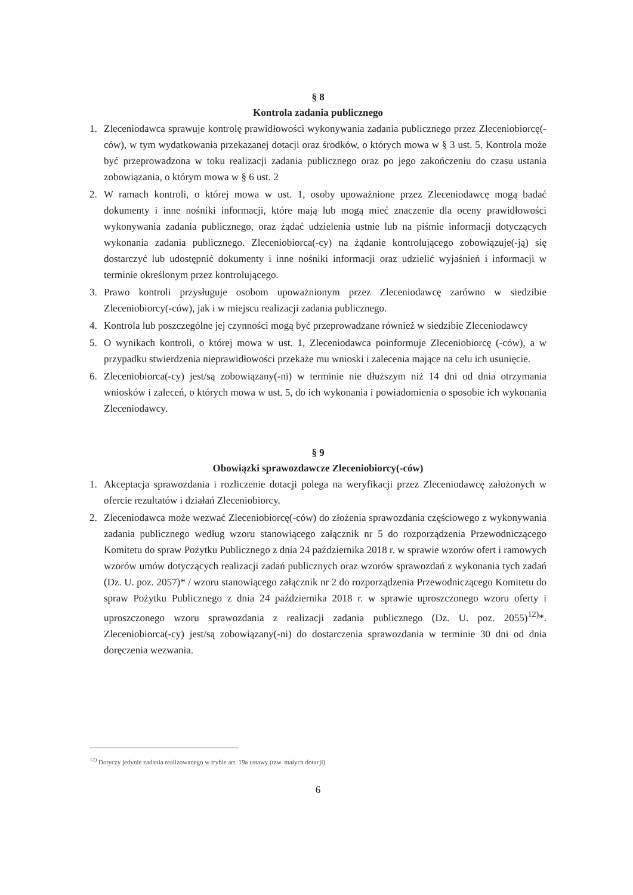§ 8
Kontrola zadania publicznego
1. Zleceniodawca sprawuje kontrolę prawidłowości wykonywania zadania publicznego przez Zleceniobiorcę(-ców), w tym wydatkowania przekazanej dotacji oraz środków, o których mowa w § 3 ust. 5. Kontrola może być przeprowadzona w toku realizacji zadania publicznego oraz po jego zakończeniu do czasu ustania zobowiązania, o którym mowa w § 6 ust. 2
2. W ramach kontroli, o której mowa w ust. 1, osoby upoważnione przez Zleceniodawcę mogą badać dokumenty i inne nośniki informacji, które mają lub mogą mieć znaczenie dla oceny prawidłowości wykonywania zadania publicznego, oraz żądać udzielenia ustnie lub na piśmie informacji dotyczących wykonania zadania publicznego. Zleceniobiorca(-cy) na żądanie kontrolującego zobowiązuje(-ją) się dostarczyć lub udostępnić dokumenty i inne nośniki informacji oraz udzielić wyjaśnień i informacji w terminie określonym przez kontrolującego.
3. Prawo kontroli przysługuje osobom upoważnionym przez Zleceniodawcę zarówno w siedzibie Zleceniobiorcy(-ców), jak i w miejscu realizacji zadania publicznego.
4. Kontrola lub poszczególne jej czynności mogą być przeprowadzane również w siedzibie Zleceniodawcy
5. O wynikach kontroli, o której mowa w ust. 1, Zleceniodawca poinformuje Zleceniobiorcę (-ców), a w przypadku stwierdzenia nieprawidłowości przekaże mu wnioski i zalecenia mające na celu ich usunięcie.
6. Zleceniobiorca(-cy) jest/są zobowiązany(-ni) w terminie nie dłuższym niż 14 dni od dnia otrzymania wniosków i zaleceń, o których mowa w ust. 5, do ich wykonania i powiadomienia o sposobie ich wykonania Zleceniodawcy.
§ 9
Obowiązki sprawozdawcze Zleceniobiorcy(-ców)
1. Akceptacja sprawozdania i rozliczenie dotacji polega na weryfikacji przez Zleceniodawcę założonych w ofercie rezultatów i działań Zleceniobiorcy.
2. Zleceniodawca może wezwać Zleceniobiorcę(-ców) do złożenia sprawozdania częściowego z wykonywania zadania publicznego według wzoru stanowiącego załącznik nr 5 do rozporządzenia Przewodniczącego Komitetu do spraw Pożytku Publicznego z dnia 24 października 2018 r. w sprawie wzorów ofert i ramowych wzorów umów dotyczących realizacji zadań publicznych oraz wzorów sprawozdań z wykonania tych zadań (Dz. U. poz. 2057)* / wzoru stanowiącego załącznik nr 2 do rozporządzenia Przewodniczącego Komitetu do spraw Pożytku Publicznego z dnia 24 października 2018 r. w sprawie uproszczonego wzoru oferty i uproszczonego wzoru sprawozdania z realizacji zadania publicznego (Dz. U. poz. 2055)<sup>12)</sup>*. Zleceniobiorca(-cy) jest/są zobowiązany(-ni) do dostarczenia sprawozdania w terminie 30 dni od dnia doręczenia wezwania.
<sup>12)</sup> Dotyczy jedynie zadania realizowanego w trybie art. 19a ustawy (tzw. małych dotacji).
6